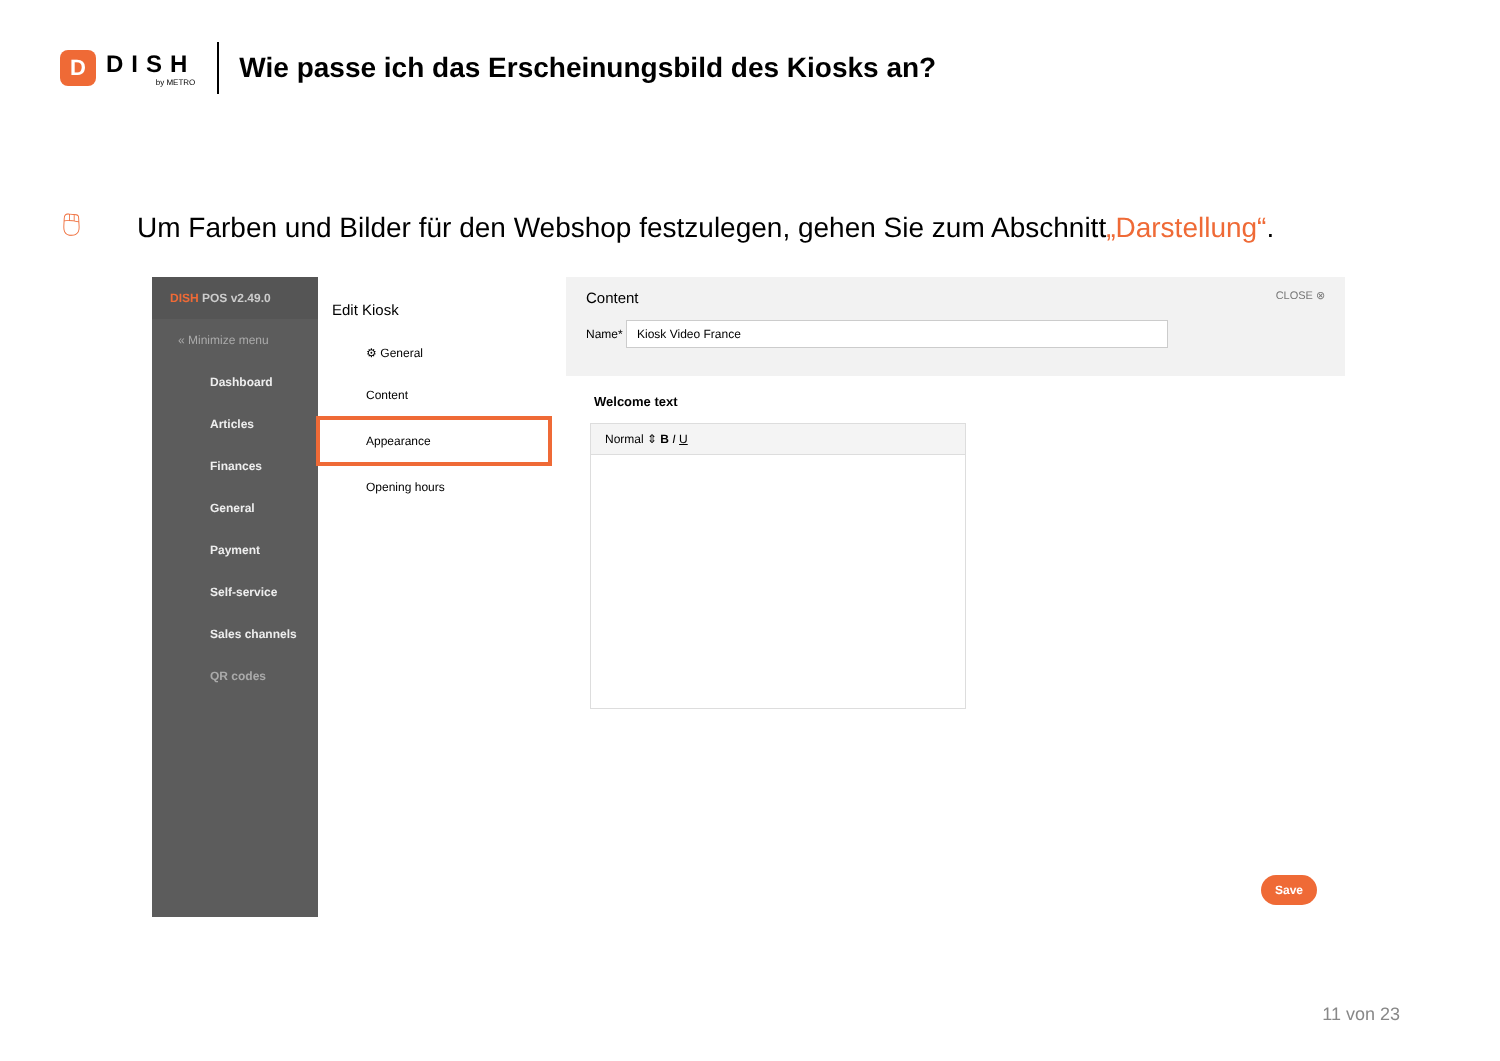D
DISH
by METRO
Wie passe ich das Erscheinungsbild des Kiosks an?
🖱 Um Farben und Bilder für den Webshop festzulegen, gehen Sie zum Abschnitt „Darstellung“ .
DISH POS v2.49.0
« Minimize menu
Dashboard
Articles
Finances
General
Payment
Self-service
Sales channels
QR codes
Edit Kiosk
⚙ General
Content
Appearance
Opening hours
Content CLOSE ⊗
Name* Kiosk Video France
Welcome text
Normal ⇕ B I U
Save
11 von 23